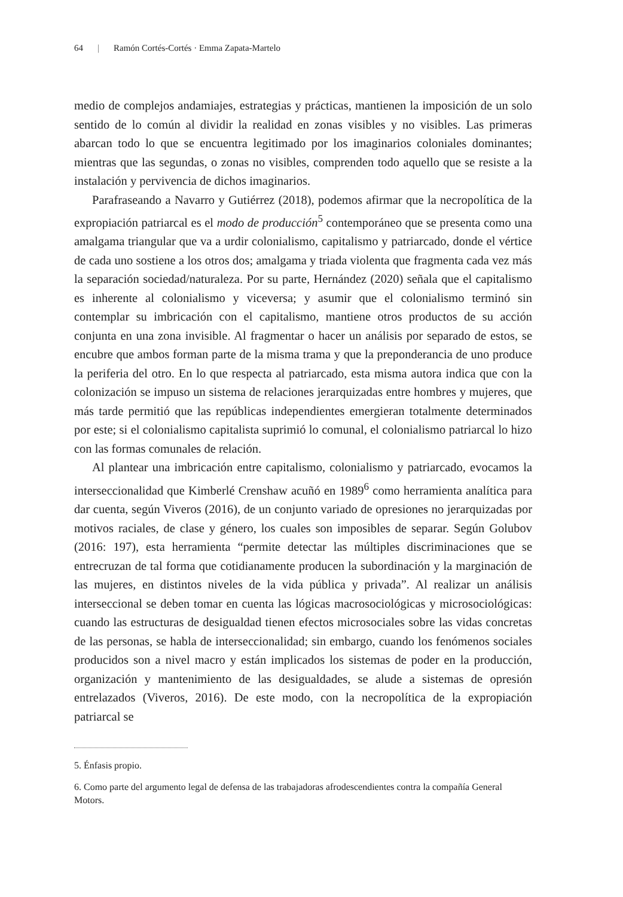64 | Ramón Cortés-Cortés · Emma Zapata-Martelo
medio de complejos andamiajes, estrategias y prácticas, mantienen la imposición de un solo sentido de lo común al dividir la realidad en zonas visibles y no visibles. Las primeras abarcan todo lo que se encuentra legitimado por los imaginarios coloniales dominantes; mientras que las segundas, o zonas no visibles, comprenden todo aquello que se resiste a la instalación y pervivencia de dichos imaginarios.
Parafraseando a Navarro y Gutiérrez (2018), podemos afirmar que la necropolítica de la expropiación patriarcal es el modo de producción<sup>5</sup> contemporáneo que se presenta como una amalgama triangular que va a urdir colonialismo, capitalismo y patriarcado, donde el vértice de cada uno sostiene a los otros dos; amalgama y triada violenta que fragmenta cada vez más la separación sociedad/naturaleza. Por su parte, Hernández (2020) señala que el capitalismo es inherente al colonialismo y viceversa; y asumir que el colonialismo terminó sin contemplar su imbricación con el capitalismo, mantiene otros productos de su acción conjunta en una zona invisible. Al fragmentar o hacer un análisis por separado de estos, se encubre que ambos forman parte de la misma trama y que la preponderancia de uno produce la periferia del otro. En lo que respecta al patriarcado, esta misma autora indica que con la colonización se impuso un sistema de relaciones jerarquizadas entre hombres y mujeres, que más tarde permitió que las repúblicas independientes emergieran totalmente determinados por este; si el colonialismo capitalista suprimió lo comunal, el colonialismo patriarcal lo hizo con las formas comunales de relación.
Al plantear una imbricación entre capitalismo, colonialismo y patriarcado, evocamos la interseccionalidad que Kimberlé Crenshaw acuñó en 1989<sup>6</sup> como herramienta analítica para dar cuenta, según Viveros (2016), de un conjunto variado de opresiones no jerarquizadas por motivos raciales, de clase y género, los cuales son imposibles de separar. Según Golubov (2016: 197), esta herramienta “permite detectar las múltiples discriminaciones que se entrecruzan de tal forma que cotidianamente producen la subordinación y la marginación de las mujeres, en distintos niveles de la vida pública y privada”. Al realizar un análisis interseccional se deben tomar en cuenta las lógicas macrosociológicas y microsociológicas: cuando las estructuras de desigualdad tienen efectos microsociales sobre las vidas concretas de las personas, se habla de interseccionalidad; sin embargo, cuando los fenómenos sociales producidos son a nivel macro y están implicados los sistemas de poder en la producción, organización y mantenimiento de las desigualdades, se alude a sistemas de opresión entrelazados (Viveros, 2016). De este modo, con la necropolítica de la expropiación patriarcal se
5. Énfasis propio.
6. Como parte del argumento legal de defensa de las trabajadoras afrodescendientes contra la compañía General Motors.